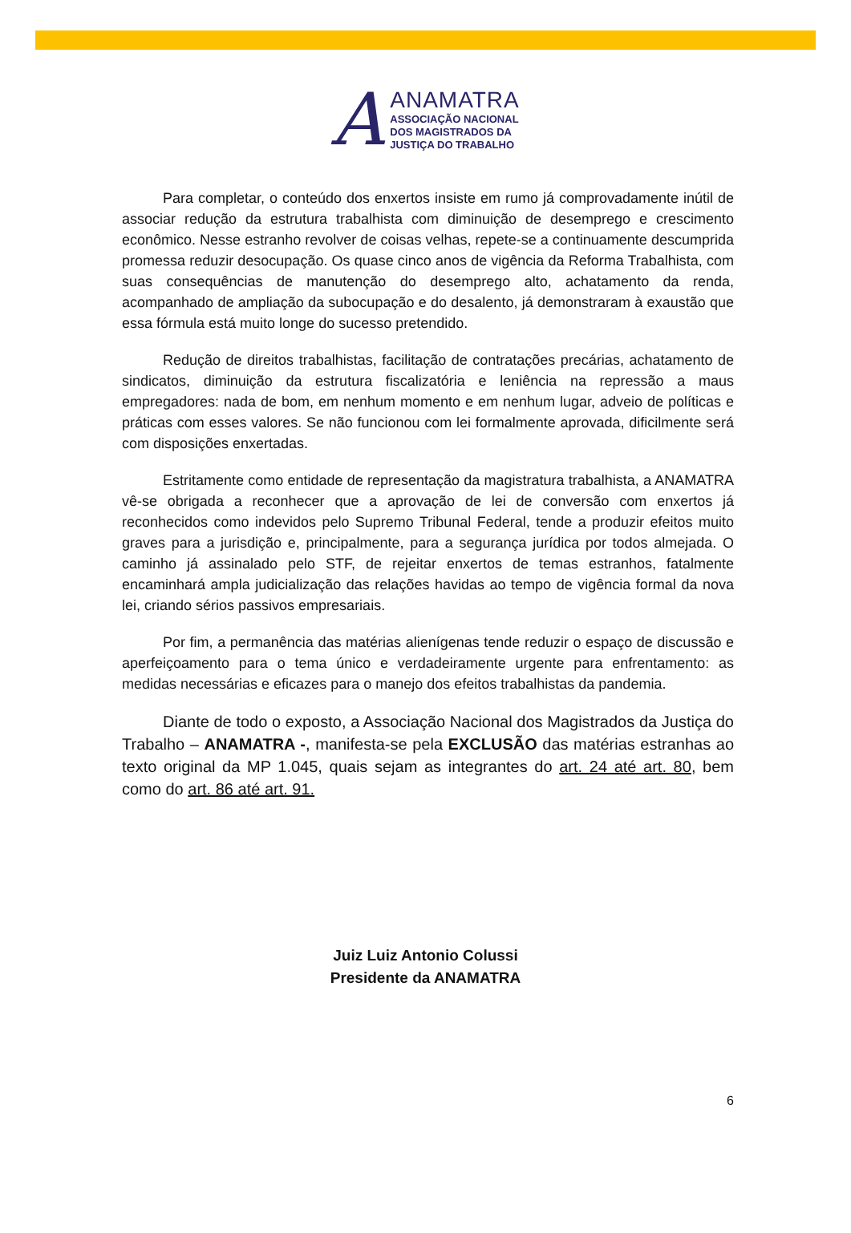A
ANAMATRA
ASSOCIAÇÃO NACIONAL
DOS MAGISTRADOS DA
JUSTIÇA DO TRABALHO
Para completar, o conteúdo dos enxertos insiste em rumo já comprovadamente inútil de associar redução da estrutura trabalhista com diminuição de desemprego e crescimento econômico. Nesse estranho revolver de coisas velhas, repete-se a continuamente descumprida promessa reduzir desocupação. Os quase cinco anos de vigência da Reforma Trabalhista, com suas consequências de manutenção do desemprego alto, achatamento da renda, acompanhado de ampliação da subocupação e do desalento, já demonstraram à exaustão que essa fórmula está muito longe do sucesso pretendido.
Redução de direitos trabalhistas, facilitação de contratações precárias, achatamento de sindicatos, diminuição da estrutura fiscalizatória e leniência na repressão a maus empregadores: nada de bom, em nenhum momento e em nenhum lugar, adveio de políticas e práticas com esses valores. Se não funcionou com lei formalmente aprovada, dificilmente será com disposições enxertadas.
Estritamente como entidade de representação da magistratura trabalhista, a ANAMATRA vê-se obrigada a reconhecer que a aprovação de lei de conversão com enxertos já reconhecidos como indevidos pelo Supremo Tribunal Federal, tende a produzir efeitos muito graves para a jurisdição e, principalmente, para a segurança jurídica por todos almejada. O caminho já assinalado pelo STF, de rejeitar enxertos de temas estranhos, fatalmente encaminhará ampla judicialização das relações havidas ao tempo de vigência formal da nova lei, criando sérios passivos empresariais.
Por fim, a permanência das matérias alienígenas tende reduzir o espaço de discussão e aperfeiçoamento para o tema único e verdadeiramente urgente para enfrentamento: as medidas necessárias e eficazes para o manejo dos efeitos trabalhistas da pandemia.
Diante de todo o exposto, a Associação Nacional dos Magistrados da Justiça do Trabalho – ANAMATRA -, manifesta-se pela EXCLUSÃO das matérias estranhas ao texto original da MP 1.045, quais sejam as integrantes do art. 24 até art. 80, bem como do art. 86 até art. 91.
Juiz Luiz Antonio Colussi
Presidente da ANAMATRA
6